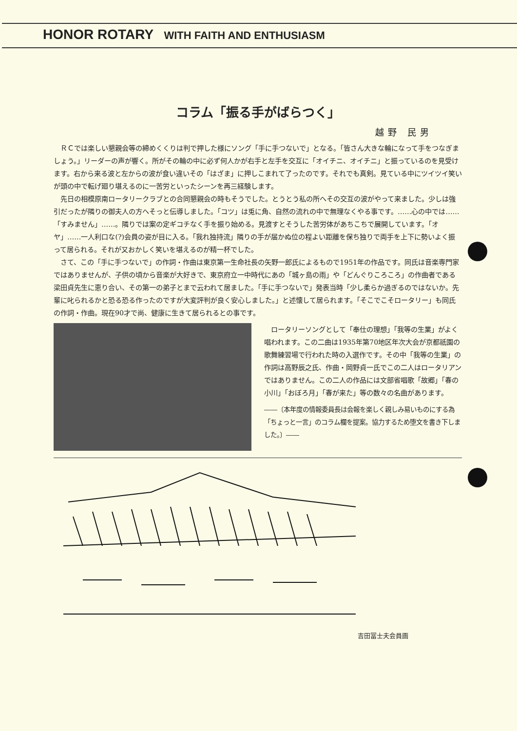HONOR ROTARY WITH FAITH AND ENTHUSIASM
コラム「振る手がばらつく」
越野 民男
ＲＣでは楽しい懇親会等の締めくくりは判で押した様にソング「手に手つないで」となる。「皆さん大きな輪になって手をつなぎましょう。」リーダーの声が響く。所がその輪の中に必ず何人かが右手と左手を交互に「オイチニ、オイチニ」と振っているのを見受けます。右から来る波と左からの波が食い違いその「はざま」に押しこまれて了ったのです。それでも真剣。見ている中にツイツイ笑いが頭の中で転げ廻り堪えるのに一苦労といったシーンを再三経験します。
先日の相模原南ロータリークラブとの合同懇親会の時もそうでした。とうとう私の所へその交互の波がやって来ました。少しは強引だったが隣りの御夫人の方へそっと伝導しました。「コツ」は兎に角、自然の流れの中で無理なくやる事です。……心の中では……「すみません」……。隣りでは案の定ギコチなく手を振り始める。見渡すとそうした苦労体があちこちで展開しています。「オヤ」……一人利口な(?)会員の姿が目に入る。「我れ独持流」隣りの手が届かぬ位の程よい距離を保ち独りで両手を上下に勢いよく振って居られる。それが又おかしく笑いを堪えるのが精一杯でした。
さて、この「手に手つないで」の作詞・作曲は東京第一生命社長の矢野一郎氏によるもので1951年の作品です。同氏は音楽専門家ではありませんが、子供の頃から音楽が大好きで、東京府立一中時代にあの「城ヶ島の雨」や「どんぐりころころ」の作曲者である梁田貞先生に恵り合い、その第一の弟子とまで云われて居ました。「手に手つないで」発表当時「少し柔らか過ぎるのではないか。先輩に叱られるかと恐る恐る作ったのですが大変評判が良く安心しました。」と述懐して居られます。「そこでこそロータリー」も同氏の作詞・作曲。現在90才で尚、健康に生きて居られるとの事です。
ロータリーソングとして「奉仕の理想」「我等の生業」がよく唱われます。この二曲は1935年第70地区年次大会が京都祇園の歌舞練習場で行われた時の入選作です。その中「我等の生業」の作詞は高野辰之氏、作曲・岡野貞一氏でこの二人はロータリアンではありません。この二人の作品には文部省唱歌「故郷」「春の小川」「おぼろ月」「春が来た」等の数々の名曲があります。
――〔本年度の情報委員長は会報を楽しく親しみ易いものにする為「ちょっと一言」のコラム欄を提案。協力するため堕文を書き下しました。〕――
吉田冨士夫会員画